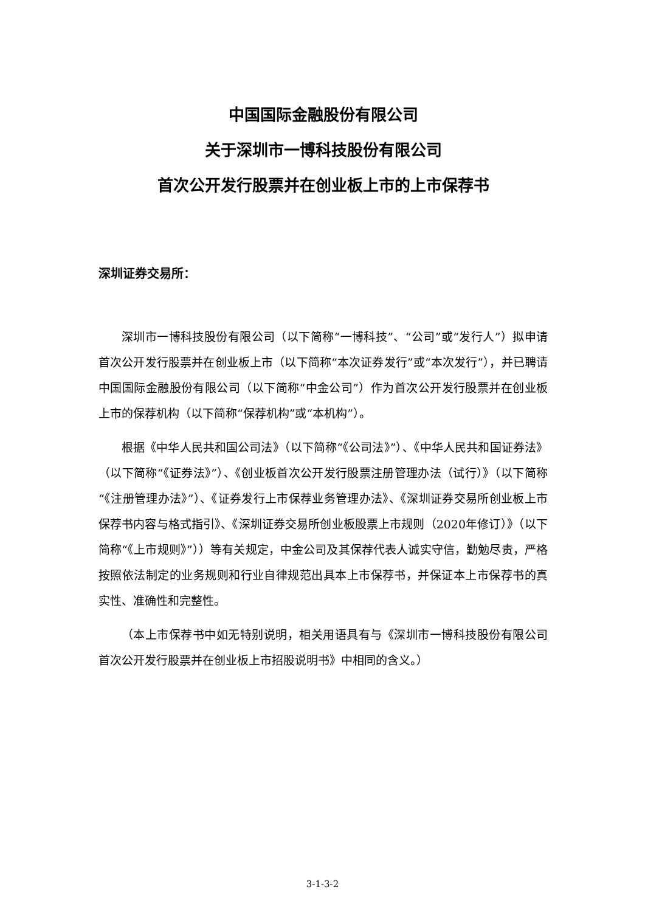中国国际金融股份有限公司
关于深圳市一博科技股份有限公司
首次公开发行股票并在创业板上市的上市保荐书
深圳证券交易所：
深圳市一博科技股份有限公司（以下简称“一博科技”、“公司”或“发行人”）拟申请首次公开发行股票并在创业板上市（以下简称“本次证券发行”或“本次发行”），并已聘请中国国际金融股份有限公司（以下简称“中金公司”）作为首次公开发行股票并在创业板上市的保荐机构（以下简称“保荐机构”或“本机构”）。
根据《中华人民共和国公司法》（以下简称“《公司法》”）、《中华人民共和国证券法》（以下简称“《证券法》”）、《创业板首次公开发行股票注册管理办法（试行）》（以下简称“《注册管理办法》”）、《证券发行上市保荐业务管理办法》、《深圳证券交易所创业板上市保荐书内容与格式指引》、《深圳证券交易所创业板股票上市规则（2020年修订）》（以下简称“《上市规则》”））等有关规定，中金公司及其保荐代表人诚实守信，勤勉尽责，严格按照依法制定的业务规则和行业自律规范出具本上市保荐书，并保证本上市保荐书的真实性、准确性和完整性。
（本上市保荐书中如无特别说明，相关用语具有与《深圳市一博科技股份有限公司首次公开发行股票并在创业板上市招股说明书》中相同的含义。）
3-1-3-2